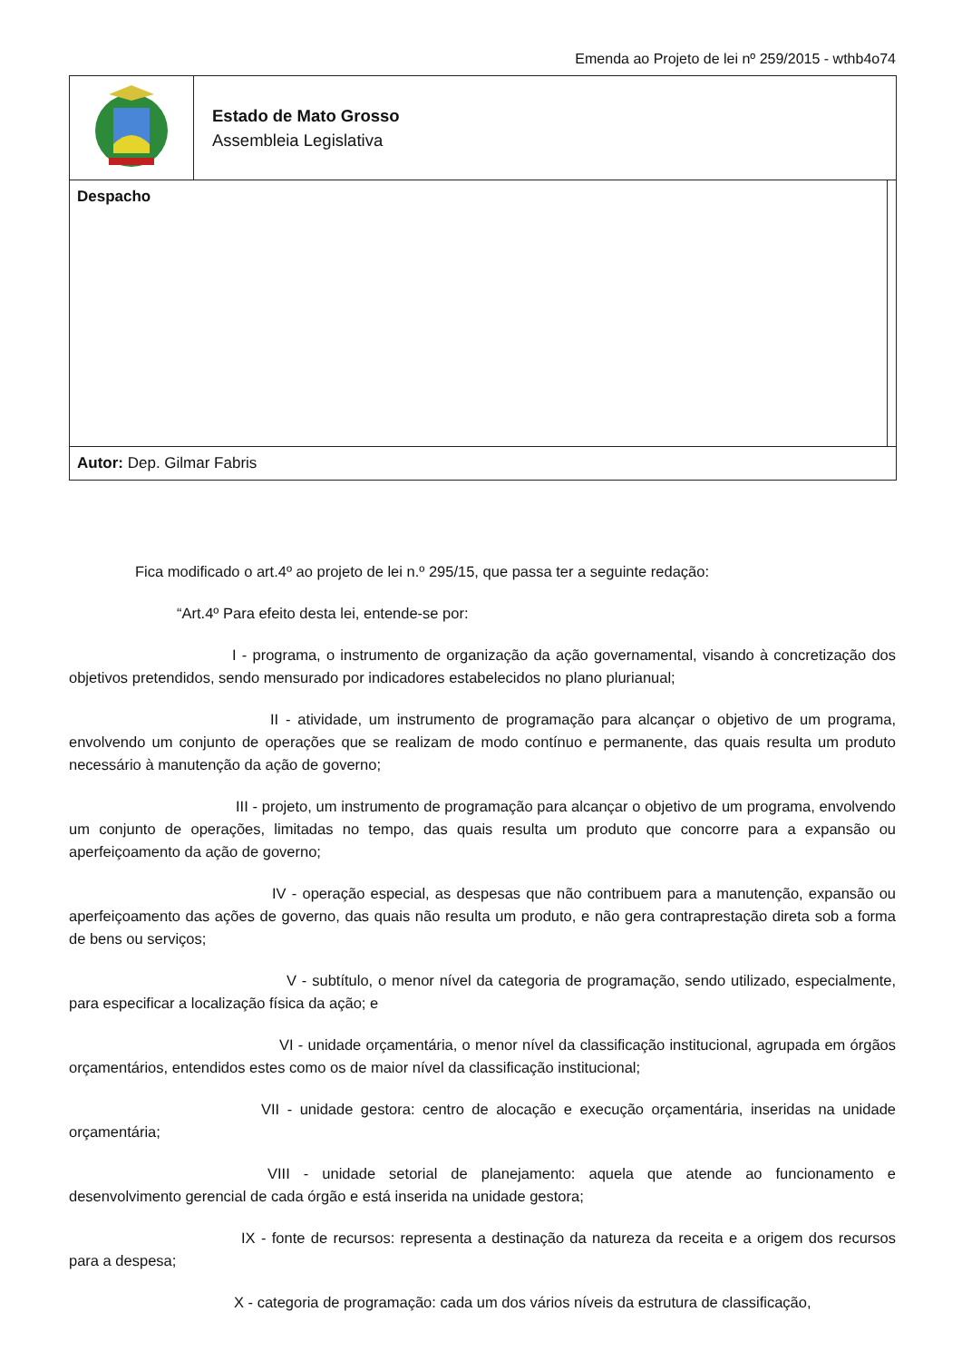Emenda ao Projeto de lei nº 259/2015 - wthb4o74
| | Estado de Mato Grosso Assembleia Legislativa | |
| Despacho | | |
| Autor: Dep. Gilmar Fabris | | |
Fica modificado o art.4º ao projeto de lei n.º 295/15, que passa ter a seguinte redação:
“Art.4º Para efeito desta lei, entende-se por:
I - programa, o instrumento de organização da ação governamental, visando à concretização dos objetivos pretendidos, sendo mensurado por indicadores estabelecidos no plano plurianual;
II - atividade, um instrumento de programação para alcançar o objetivo de um programa, envolvendo um conjunto de operações que se realizam de modo contínuo e permanente, das quais resulta um produto necessário à manutenção da ação de governo;
III - projeto, um instrumento de programação para alcançar o objetivo de um programa, envolvendo um conjunto de operações, limitadas no tempo, das quais resulta um produto que concorre para a expansão ou aperfeiçoamento da ação de governo;
IV - operação especial, as despesas que não contribuem para a manutenção, expansão ou aperfeiçoamento das ações de governo, das quais não resulta um produto, e não gera contraprestação direta sob a forma de bens ou serviços;
V - subtítulo, o menor nível da categoria de programação, sendo utilizado, especialmente, para especificar a localização física da ação; e
VI - unidade orçamentária, o menor nível da classificação institucional, agrupada em órgãos orçamentários, entendidos estes como os de maior nível da classificação institucional;
VII - unidade gestora: centro de alocação e execução orçamentária, inseridas na unidade orçamentária;
VIII - unidade setorial de planejamento: aquela que atende ao funcionamento e desenvolvimento gerencial de cada órgão e está inserida na unidade gestora;
IX - fonte de recursos: representa a destinação da natureza da receita e a origem dos recursos para a despesa;
X - categoria de programação: cada um dos vários níveis da estrutura de classificação,